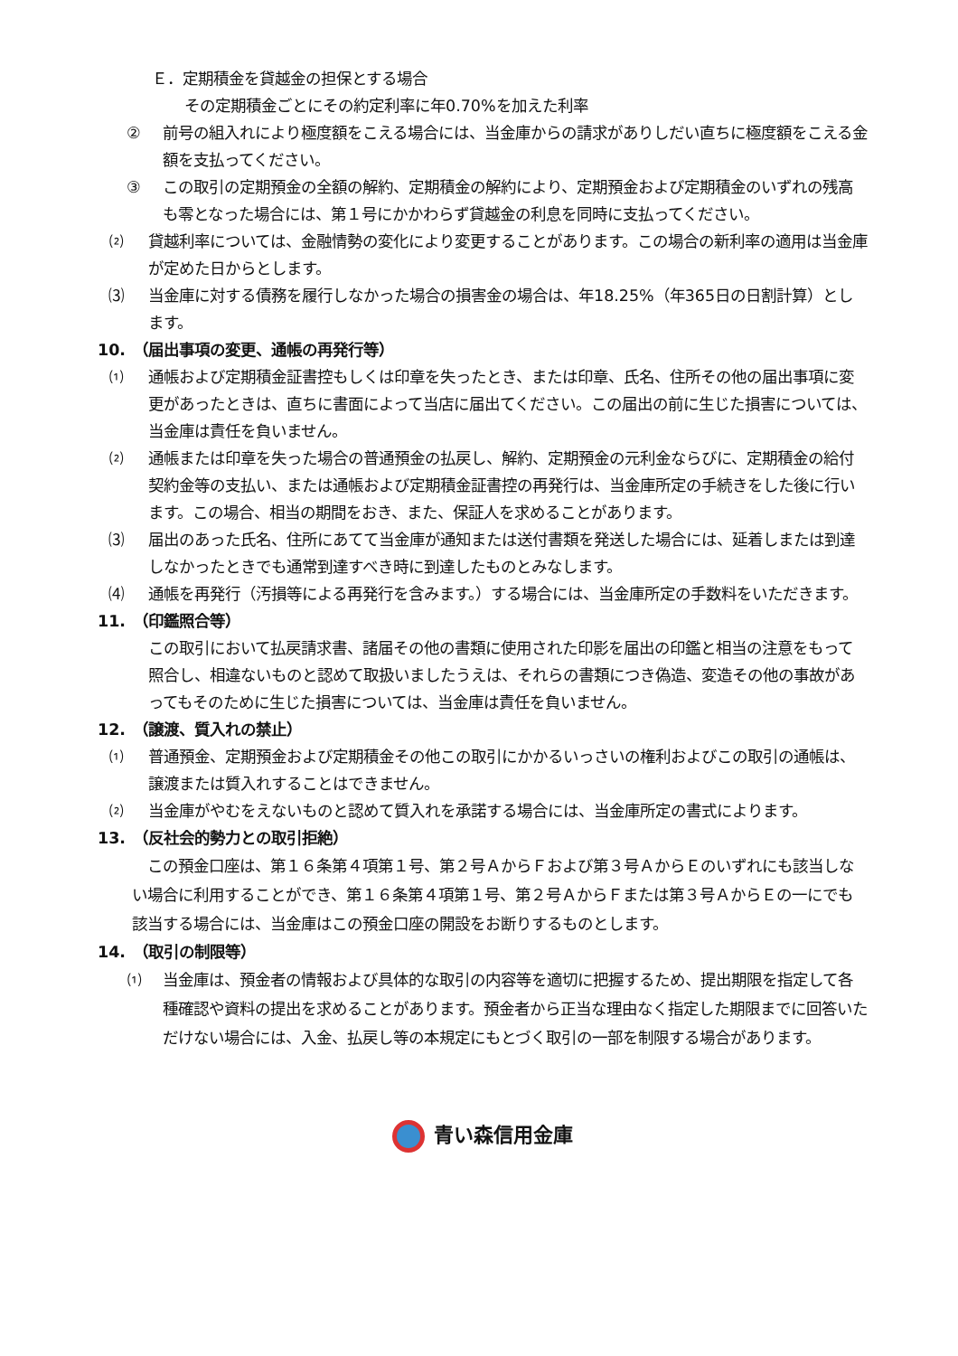Ｅ．定期積金を貸越金の担保とする場合
その定期積金ごとにその約定利率に年0.70%を加えた利率
② 前号の組入れにより極度額をこえる場合には、当金庫からの請求がありしだい直ちに極度額をこえる金額を支払ってください。
③ この取引の定期預金の全額の解約、定期積金の解約により、定期預金および定期積金のいずれの残高も零となった場合には、第１号にかかわらず貸越金の利息を同時に支払ってください。
⑵ 貸越利率については、金融情勢の変化により変更することがあります。この場合の新利率の適用は当金庫が定めた日からとします。
⑶ 当金庫に対する債務を履行しなかった場合の損害金の場合は、年18.25%（年365日の日割計算）とします。
10.　（届出事項の変更、通帳の再発行等）
⑴ 通帳および定期積金証書控もしくは印章を失ったとき、または印章、氏名、住所その他の届出事項に変更があったときは、直ちに書面によって当店に届出てください。この届出の前に生じた損害については、当金庫は責任を負いません。
⑵ 通帳または印章を失った場合の普通預金の払戻し、解約、定期預金の元利金ならびに、定期積金の給付契約金等の支払い、または通帳および定期積金証書控の再発行は、当金庫所定の手続きをした後に行います。この場合、相当の期間をおき、また、保証人を求めることがあります。
⑶ 届出のあった氏名、住所にあてて当金庫が通知または送付書類を発送した場合には、延着しまたは到達しなかったときでも通常到達すべき時に到達したものとみなします。
⑷ 通帳を再発行（汚損等による再発行を含みます。）する場合には、当金庫所定の手数料をいただきます。
11.　（印鑑照合等）
この取引において払戻請求書、諸届その他の書類に使用された印影を届出の印鑑と相当の注意をもって照合し、相違ないものと認めて取扱いましたうえは、それらの書類につき偽造、変造その他の事故があってもそのために生じた損害については、当金庫は責任を負いません。
12.　（譲渡、質入れの禁止）
⑴ 普通預金、定期預金および定期積金その他この取引にかかるいっさいの権利およびこの取引の通帳は、譲渡または質入れすることはできません。
⑵ 当金庫がやむをえないものと認めて質入れを承諾する場合には、当金庫所定の書式によります。
13.　（反社会的勢力との取引拒絶）
　この預金口座は、第１６条第４項第１号、第２号ＡからＦおよび第３号ＡからＥのいずれにも該当しない場合に利用することができ、第１６条第４項第１号、第２号ＡからＦまたは第３号ＡからＥの一にでも該当する場合には、当金庫はこの預金口座の開設をお断りするものとします。
14.　（取引の制限等）
⑴ 当金庫は、預金者の情報および具体的な取引の内容等を適切に把握するため、提出期限を指定して各種確認や資料の提出を求めることがあります。預金者から正当な理由なく指定した期限までに回答いただけない場合には、入金、払戻し等の本規定にもとづく取引の一部を制限する場合があります。
青い森信用金庫